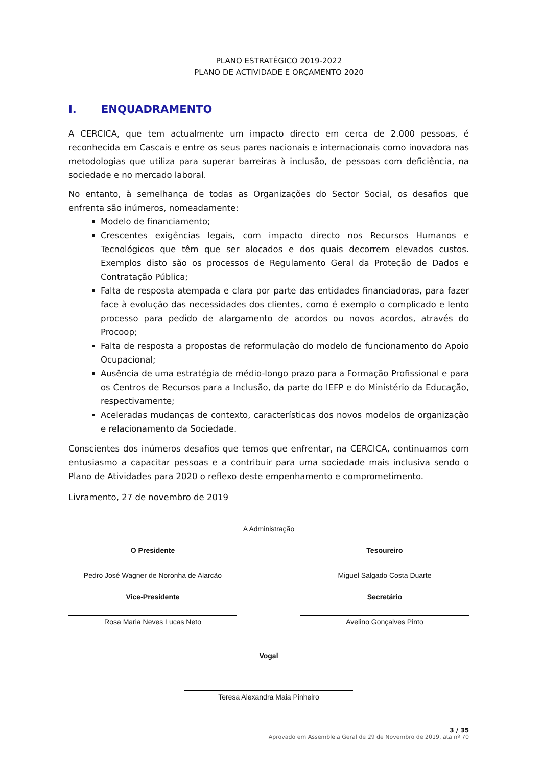PLANO ESTRATÉGICO 2019-2022
PLANO DE ACTIVIDADE E ORÇAMENTO 2020
I. ENQUADRAMENTO
A CERCICA, que tem actualmente um impacto directo em cerca de 2.000 pessoas, é reconhecida em Cascais e entre os seus pares nacionais e internacionais como inovadora nas metodologias que utiliza para superar barreiras à inclusão, de pessoas com deficiência, na sociedade e no mercado laboral.
No entanto, à semelhança de todas as Organizações do Sector Social, os desafios que enfrenta são inúmeros, nomeadamente:
Modelo de financiamento;
Crescentes exigências legais, com impacto directo nos Recursos Humanos e Tecnológicos que têm que ser alocados e dos quais decorrem elevados custos. Exemplos disto são os processos de Regulamento Geral da Proteção de Dados e Contratação Pública;
Falta de resposta atempada e clara por parte das entidades financiadoras, para fazer face à evolução das necessidades dos clientes, como é exemplo o complicado e lento processo para pedido de alargamento de acordos ou novos acordos, através do Procoop;
Falta de resposta a propostas de reformulação do modelo de funcionamento do Apoio Ocupacional;
Ausência de uma estratégia de médio-longo prazo para a Formação Profissional e para os Centros de Recursos para a Inclusão, da parte do IEFP e do Ministério da Educação, respectivamente;
Aceleradas mudanças de contexto, características dos novos modelos de organização e relacionamento da Sociedade.
Conscientes dos inúmeros desafios que temos que enfrentar, na CERCICA, continuamos com entusiasmo a capacitar pessoas e a contribuir para uma sociedade mais inclusiva sendo o Plano de Atividades para 2020 o reflexo deste empenhamento e comprometimento.
Livramento, 27 de novembro de 2019
A Administração
O Presidente
Pedro José Wagner de Noronha de Alarcão
Tesoureiro
Miguel Salgado Costa Duarte
Vice-Presidente
Rosa Maria Neves Lucas Neto
Secretário
Avelino Gonçalves Pinto
Vogal
Teresa Alexandra Maia Pinheiro
3 / 35
Aprovado em Assembleia Geral de 29 de Novembro de 2019, ata nº 70